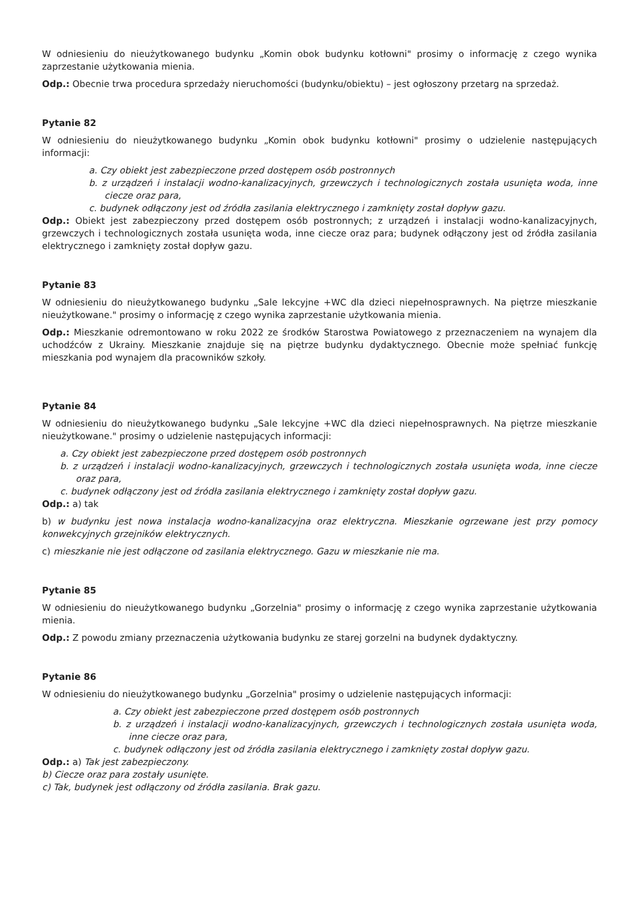W odniesieniu do nieużytkowanego budynku „Komin obok budynku kotłowni" prosimy o informację z czego wynika zaprzestanie użytkowania mienia.
Odp.: Obecnie trwa procedura sprzedaży nieruchomości (budynku/obiektu) – jest ogłoszony przetarg na sprzedaż.
Pytanie 82
W odniesieniu do nieużytkowanego budynku „Komin obok budynku kotłowni" prosimy o udzielenie następujących informacji:
a. Czy obiekt jest zabezpieczone przed dostępem osób postronnych
b. z urządzeń i instalacji wodno-kanalizacyjnych, grzewczych i technologicznych została usunięta woda, inne ciecze oraz para,
c. budynek odłączony jest od źródła zasilania elektrycznego i zamknięty został dopływ gazu.
Odp.: Obiekt jest zabezpieczony przed dostępem osób postronnych; z urządzeń i instalacji wodno-kanalizacyjnych, grzewczych i technologicznych została usunięta woda, inne ciecze oraz para; budynek odłączony jest od źródła zasilania elektrycznego i zamknięty został dopływ gazu.
Pytanie 83
W odniesieniu do nieużytkowanego budynku „Sale lekcyjne +WC dla dzieci niepełnosprawnych. Na piętrze mieszkanie nieużytkowane." prosimy o informację z czego wynika zaprzestanie użytkowania mienia.
Odp.: Mieszkanie odremontowano w roku 2022 ze środków Starostwa Powiatowego z przeznaczeniem na wynajem dla uchodźców z Ukrainy. Mieszkanie znajduje się na piętrze budynku dydaktycznego. Obecnie może spełniać funkcję mieszkania pod wynajem dla pracowników szkoły.
Pytanie 84
W odniesieniu do nieużytkowanego budynku „Sale lekcyjne +WC dla dzieci niepełnosprawnych. Na piętrze mieszkanie nieużytkowane." prosimy o udzielenie następujących informacji:
a. Czy obiekt jest zabezpieczone przed dostępem osób postronnych
b. z urządzeń i instalacji wodno-kanalizacyjnych, grzewczych i technologicznych została usunięta woda, inne ciecze oraz para,
c. budynek odłączony jest od źródła zasilania elektrycznego i zamknięty został dopływ gazu.
Odp.: a) tak
b) w budynku jest nowa instalacja wodno-kanalizacyjna oraz elektryczna. Mieszkanie ogrzewane jest przy pomocy konwekcyjnych grzejników elektrycznych.
c) mieszkanie nie jest odłączone od zasilania elektrycznego. Gazu w mieszkanie nie ma.
Pytanie 85
W odniesieniu do nieużytkowanego budynku „Gorzelnia" prosimy o informację z czego wynika zaprzestanie użytkowania mienia.
Odp.: Z powodu zmiany przeznaczenia użytkowania budynku ze starej gorzelni na budynek dydaktyczny.
Pytanie 86
W odniesieniu do nieużytkowanego budynku „Gorzelnia" prosimy o udzielenie następujących informacji:
a. Czy obiekt jest zabezpieczone przed dostępem osób postronnych
b. z urządzeń i instalacji wodno-kanalizacyjnych, grzewczych i technologicznych została usunięta woda, inne ciecze oraz para,
c. budynek odłączony jest od źródła zasilania elektrycznego i zamknięty został dopływ gazu.
Odp.: a) Tak jest zabezpieczony.
b) Ciecze oraz para zostały usunięte.
c) Tak, budynek jest odłączony od źródła zasilania. Brak gazu.